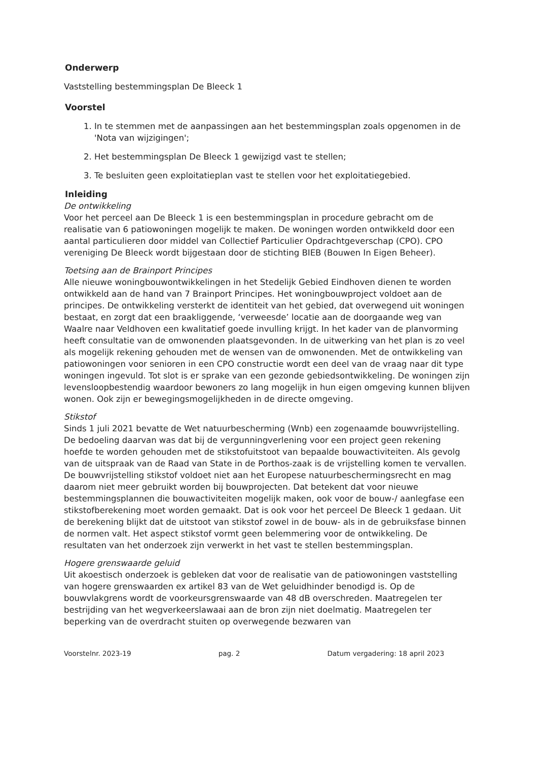Onderwerp
Vaststelling bestemmingsplan De Bleeck 1
Voorstel
1. In te stemmen met de aanpassingen aan het bestemmingsplan zoals opgenomen in de 'Nota van wijzigingen';
2. Het bestemmingsplan De Bleeck 1 gewijzigd vast te stellen;
3. Te besluiten geen exploitatieplan vast te stellen voor het exploitatiegebied.
Inleiding
De ontwikkeling
Voor het perceel aan De Bleeck 1 is een bestemmingsplan in procedure gebracht om de realisatie van 6 patiowoningen mogelijk te maken. De woningen worden ontwikkeld door een aantal particulieren door middel van Collectief Particulier Opdrachtgeverschap (CPO). CPO vereniging De Bleeck wordt bijgestaan door de stichting BIEB (Bouwen In Eigen Beheer).
Toetsing aan de Brainport Principes
Alle nieuwe woningbouwontwikkelingen in het Stedelijk Gebied Eindhoven dienen te worden ontwikkeld aan de hand van 7 Brainport Principes. Het woningbouwproject voldoet aan de principes. De ontwikkeling versterkt de identiteit van het gebied, dat overwegend uit woningen bestaat, en zorgt dat een braakliggende, ‘verweesde’ locatie aan de doorgaande weg van Waalre naar Veldhoven een kwalitatief goede invulling krijgt. In het kader van de planvorming heeft consultatie van de omwonenden plaatsgevonden. In de uitwerking van het plan is zo veel als mogelijk rekening gehouden met de wensen van de omwonenden. Met de ontwikkeling van patiowoningen voor senioren in een CPO constructie wordt een deel van de vraag naar dit type woningen ingevuld. Tot slot is er sprake van een gezonde gebiedsontwikkeling. De woningen zijn levensloopbestendig waardoor bewoners zo lang mogelijk in hun eigen omgeving kunnen blijven wonen. Ook zijn er bewegingsmogelijkheden in de directe omgeving.
Stikstof
Sinds 1 juli 2021 bevatte de Wet natuurbescherming (Wnb) een zogenaamde bouwvrijstelling. De bedoeling daarvan was dat bij de vergunningverlening voor een project geen rekening hoefde te worden gehouden met de stikstofuitstoot van bepaalde bouwactiviteiten. Als gevolg van de uitspraak van de Raad van State in de Porthos-zaak is de vrijstelling komen te vervallen. De bouwvrijstelling stikstof voldoet niet aan het Europese natuurbeschermingsrecht en mag daarom niet meer gebruikt worden bij bouwprojecten. Dat betekent dat voor nieuwe bestemmingsplannen die bouwactiviteiten mogelijk maken, ook voor de bouw-/ aanlegfase een stikstofberekening moet worden gemaakt. Dat is ook voor het perceel De Bleeck 1 gedaan. Uit de berekening blijkt dat de uitstoot van stikstof zowel in de bouw- als in de gebruiksfase binnen de normen valt. Het aspect stikstof vormt geen belemmering voor de ontwikkeling. De resultaten van het onderzoek zijn verwerkt in het vast te stellen bestemmingsplan.
Hogere grenswaarde geluid
Uit akoestisch onderzoek is gebleken dat voor de realisatie van de patiowoningen vaststelling van hogere grenswaarden ex artikel 83 van de Wet geluidhinder benodigd is. Op de bouwvlakgrens wordt de voorkeursgrenswaarde van 48 dB overschreden. Maatregelen ter bestrijding van het wegverkeerslawaai aan de bron zijn niet doelmatig. Maatregelen ter beperking van de overdracht stuiten op overwegende bezwaren van
Voorstelnr. 2023-19 pag. 2 Datum vergadering: 18 april 2023